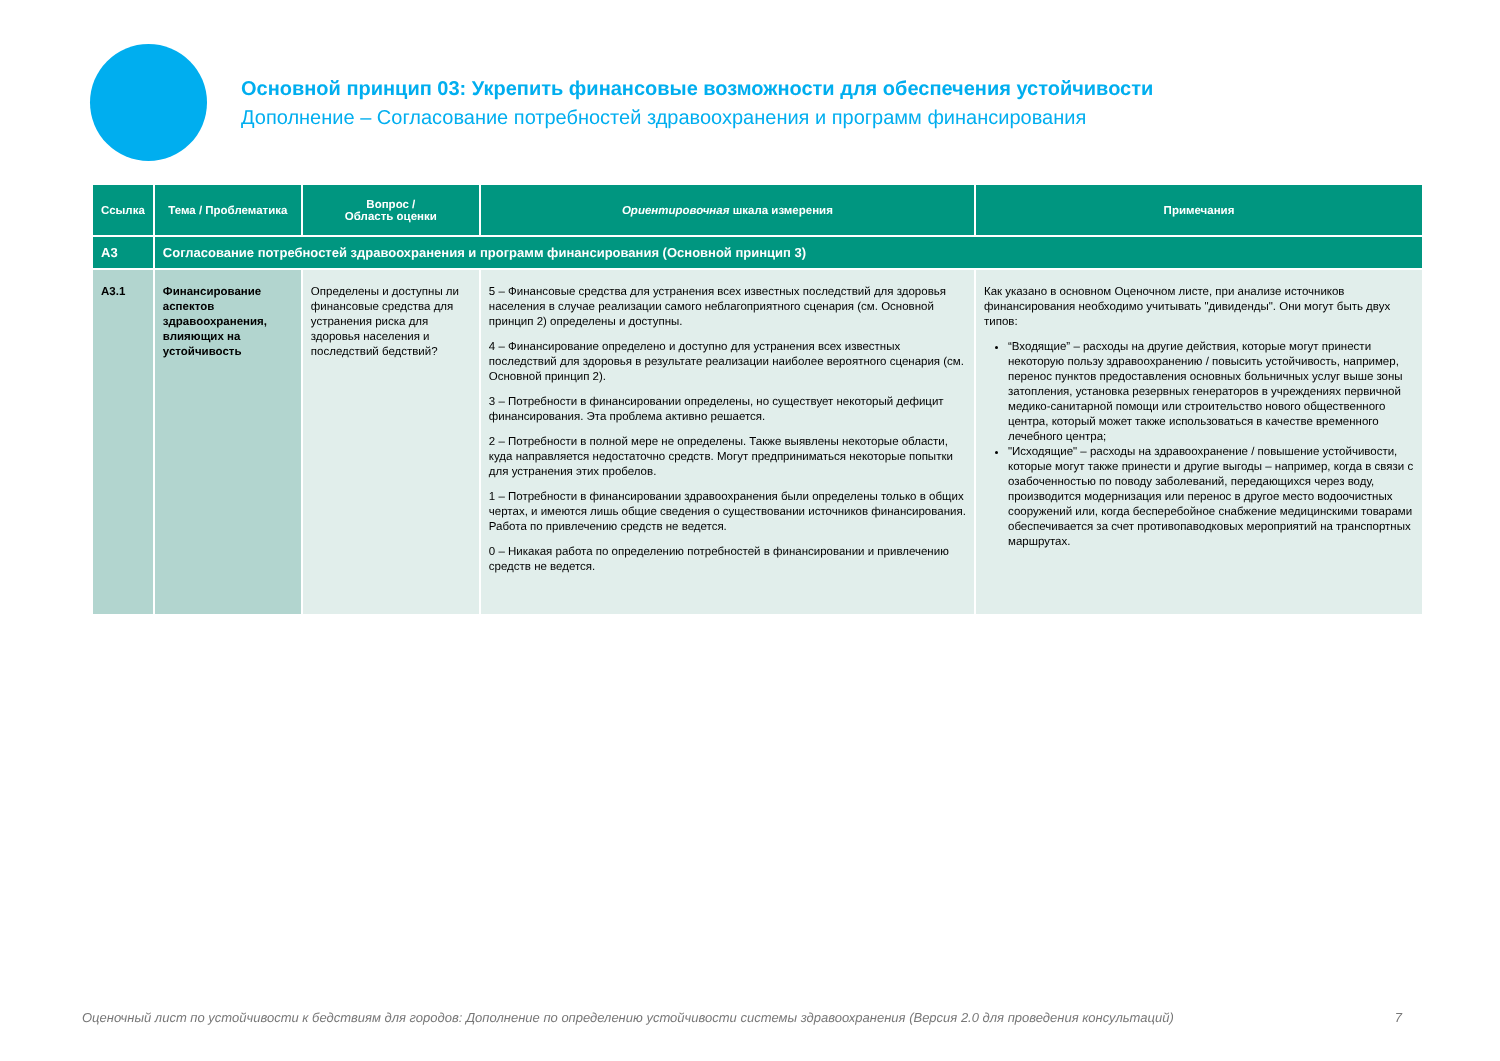Основной принцип 03: Укрепить финансовые возможности для обеспечения устойчивости
Дополнение – Согласование потребностей здравоохранения и программ финансирования
| Ссылка | Тема / Проблематика | Вопрос / Область оценки | Ориентировочная шкала измерения | Примечания |
| --- | --- | --- | --- | --- |
| A3 | Согласование потребностей здравоохранения и программ финансирования (Основной принцип 3) | | | |
| A3.1 | Финансирование аспектов здравоохранения, влияющих на устойчивость | Определены и доступны ли финансовые средства для устранения риска для здоровья населения и последствий бедствий? | 5 – Финансовые средства для устранения всех известных последствий для здоровья населения в случае реализации самого неблагоприятного сценария (см. Основной принцип 2) определены и доступны. 4 – Финансирование определено и доступно для устранения всех известных последствий для здоровья в результате реализации наиболее вероятного сценария (см. Основной принцип 2). 3 – Потребности в финансировании определены, но существует некоторый дефицит финансирования. Эта проблема активно решается. 2 – Потребности в полной мере не определены. Также выявлены некоторые области, куда направляется недостаточно средств. Могут предприниматься некоторые попытки для устранения этих пробелов. 1 – Потребности в финансировании здравоохранения были определены только в общих чертах, и имеются лишь общие сведения о существовании источников финансирования. Работа по привлечению средств не ведется. 0 – Никакая работа по определению потребностей в финансировании и привлечению средств не ведется. | Как указано в основном Оценочном листе, при анализе источников финансирования необходимо учитывать "дивиденды". Они могут быть двух типов: “Входящие” – расходы на другие действия, которые могут принести некоторую пользу здравоохранению / повысить устойчивость, например, перенос пунктов предоставления основных больничных услуг выше зоны затопления, установка резервных генераторов в учреждениях первичной медико-санитарной помощи или строительство нового общественного центра, который может также использоваться в качестве временного лечебного центра; "Исходящие" – расходы на здравоохранение / повышение устойчивости, которые могут также принести и другие выгоды – например, когда в связи с озабоченностью по поводу заболеваний, передающихся через воду, производится модернизация или перенос в другое место водоочистных сооружений или, когда бесперебойное снабжение медицинскими товарами обеспечивается за счет противопаводковых мероприятий на транспортных маршрутах. |
Оценочный лист по устойчивости к бедствиям для городов: Дополнение по определению устойчивости системы здравоохранения (Версия 2.0 для проведения консультаций) 7